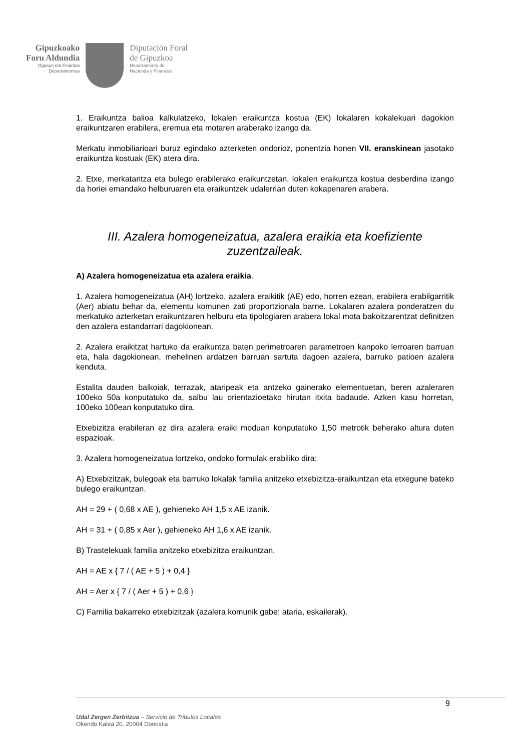Gipuzkoako
Foru Aldundia
Ogasun eta Finantza
Departamentua
Diputación Foral
de Gipuzkoa
Departamento de
Hacienda y Finanzas
1. Eraikuntza balioa kalkulatzeko, lokalen eraikuntza kostua (EK) lokalaren kokalekuari dagokion eraikuntzaren erabilera, eremua eta motaren araberako izango da.
Merkatu inmobiliarioari buruz egindako azterketen ondorioz, ponentzia honen VII. eranskinean jasotako eraikuntza kostuak (EK) atera dira.
2. Etxe, merkataritza eta bulego erabilerako eraikuntzetan, lokalen eraikuntza kostua desberdina izango da horiei emandako helburuaren eta eraikuntzek udalerrian duten kokapenaren arabera.
III. Azalera homogeneizatua, azalera eraikia eta koefiziente zuzentzaileak.
A) Azalera homogeneizatua eta azalera eraikia.
1. Azalera homogeneizatua (AH) lortzeko, azalera eraikitik (AE) edo, horren ezean, erabilera erabilgarritik (Aer) abiatu behar da, elementu komunen zati proportzionala barne. Lokalaren azalera ponderatzen du merkatuko azterketan eraikuntzaren helburu eta tipologiaren arabera lokal mota bakoitzarentzat definitzen den azalera estandarrari dagokionean.
2. Azalera eraikitzat hartuko da eraikuntza baten perimetroaren parametroen kanpoko lerroaren barruan eta, hala dagokionean, mehelinen ardatzen barruan sartuta dagoen azalera, barruko patioen azalera kenduta.
Estalita dauden balkoiak, terrazak, ataripeak eta antzeko gainerako elementuetan, beren azaleraren 100eko 50a konputatuko da, salbu lau orientazioetako hirutan itxita badaude. Azken kasu horretan, 100eko 100ean konputatuko dira.
Etxebizitza erabileran ez dira azalera eraiki moduan konputatuko 1,50 metrotik beherako altura duten espazioak.
3. Azalera homogeneizatua lortzeko, ondoko formulak erabiliko dira:
A) Etxebizitzak, bulegoak eta barruko lokalak familia anitzeko etxebizitza-eraikuntzan eta etxegune bateko bulego eraikuntzan.
AH = 29 + ( 0,68 x AE ), gehieneko AH 1,5 x AE izanik.
AH = 31 + ( 0,85 x Aer ), gehieneko AH 1,6 x AE izanik.
B) Trastelekuak familia anitzeko etxebizitza eraikuntzan.
AH = AE x { 7 / ( AE + 5 ) + 0,4 }
AH = Aer x { 7 / ( Aer + 5 ) + 0,6 }
C) Familia bakarreko etxebizitzak (azalera komunik gabe: ataria, eskailerak).
9
Udal Zergen Zerbitzua – Servicio de Tributos Locales
Okendo Kalea 20. 20004 Donostia